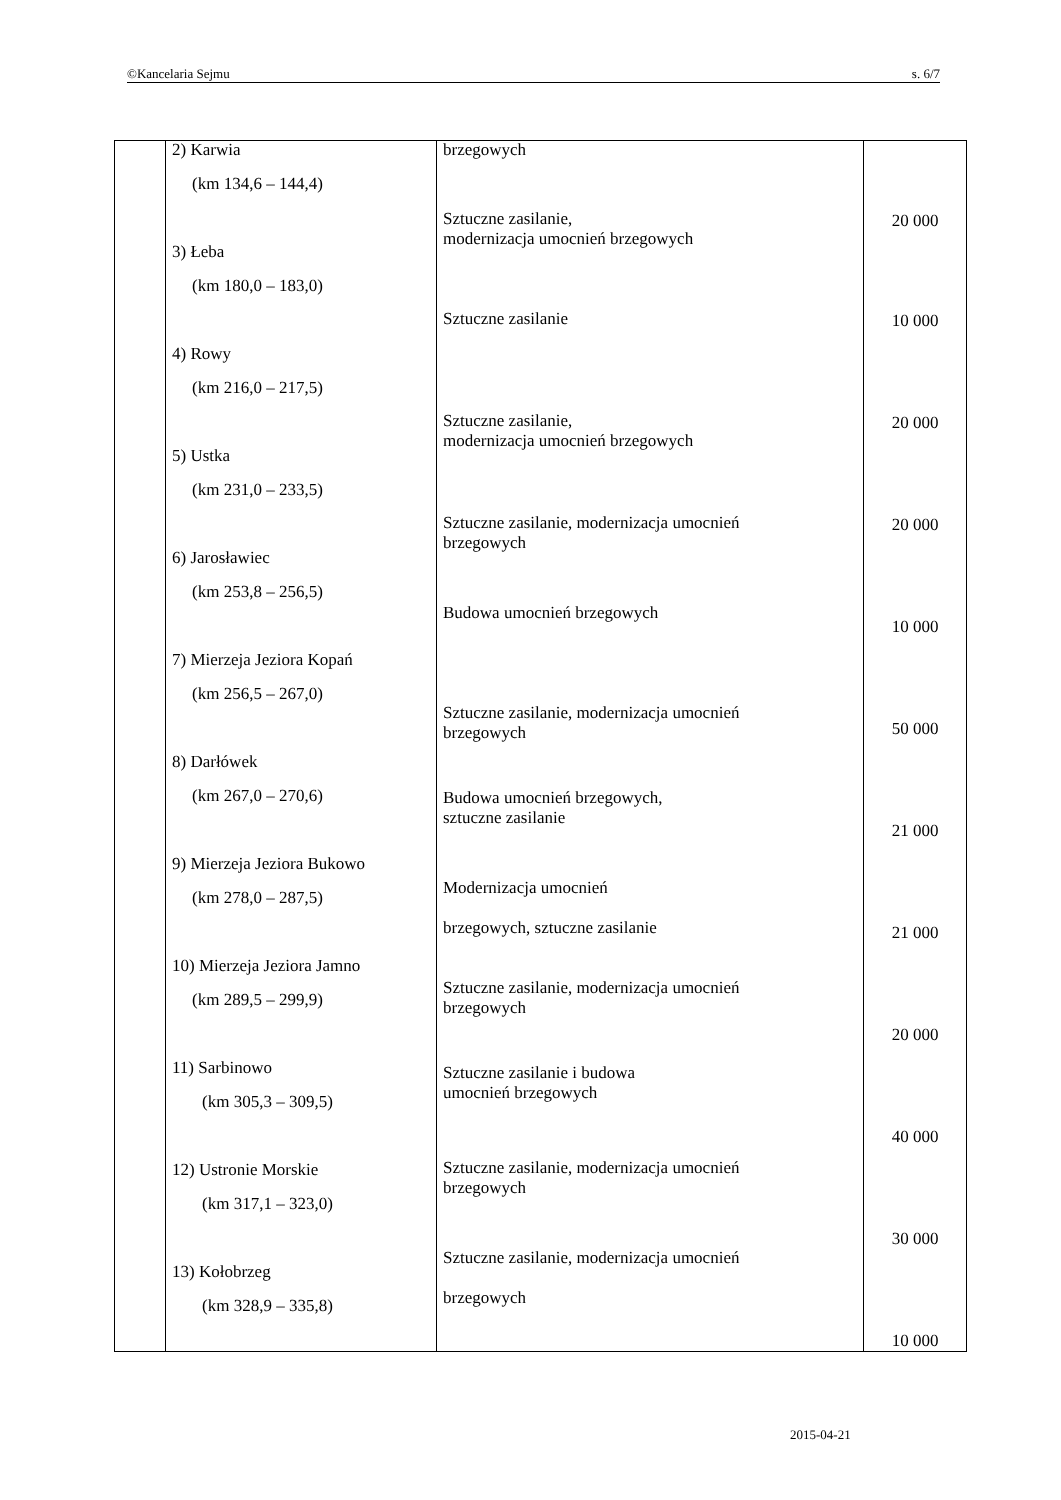©Kancelaria Sejmu s. 6/7
| | 2) Karwia (km 134,6 – 144,4) 3) Łeba (km 180,0 – 183,0) 4) Rowy (km 216,0 – 217,5) 5) Ustka (km 231,0 – 233,5) 6) Jarosławiec (km 253,8 – 256,5) 7) Mierzeja Jeziora Kopań (km 256,5 – 267,0) 8) Darłówek (km 267,0 – 270,6) 9) Mierzeja Jeziora Bukowo (km 278,0 – 287,5) 10) Mierzeja Jeziora Jamno (km 289,5 – 299,9) 11) Sarbinowo (km 305,3 – 309,5) 12) Ustronie Morskie (km 317,1 – 323,0) 13) Kołobrzeg (km 328,9 – 335,8) | brzegowych Sztuczne zasilanie, modernizacja umocnień brzegowych Sztuczne zasilanie Sztuczne zasilanie, modernizacja umocnień brzegowych Sztuczne zasilanie, modernizacja umocnień brzegowych Budowa umocnień brzegowych Sztuczne zasilanie, modernizacja umocnień brzegowych Budowa umocnień brzegowych, sztuczne zasilanie Modernizacja umocnień brzegowych, sztuczne zasilanie Sztuczne zasilanie, modernizacja umocnień brzegowych Sztuczne zasilanie i budowa umocnień brzegowych Sztuczne zasilanie, modernizacja umocnień brzegowych Sztuczne zasilanie, modernizacja umocnień brzegowych | 20 000 10 000 20 000 20 000 10 000 50 000 21 000 21 000 20 000 40 000 30 000 10 000 |
2015-04-21